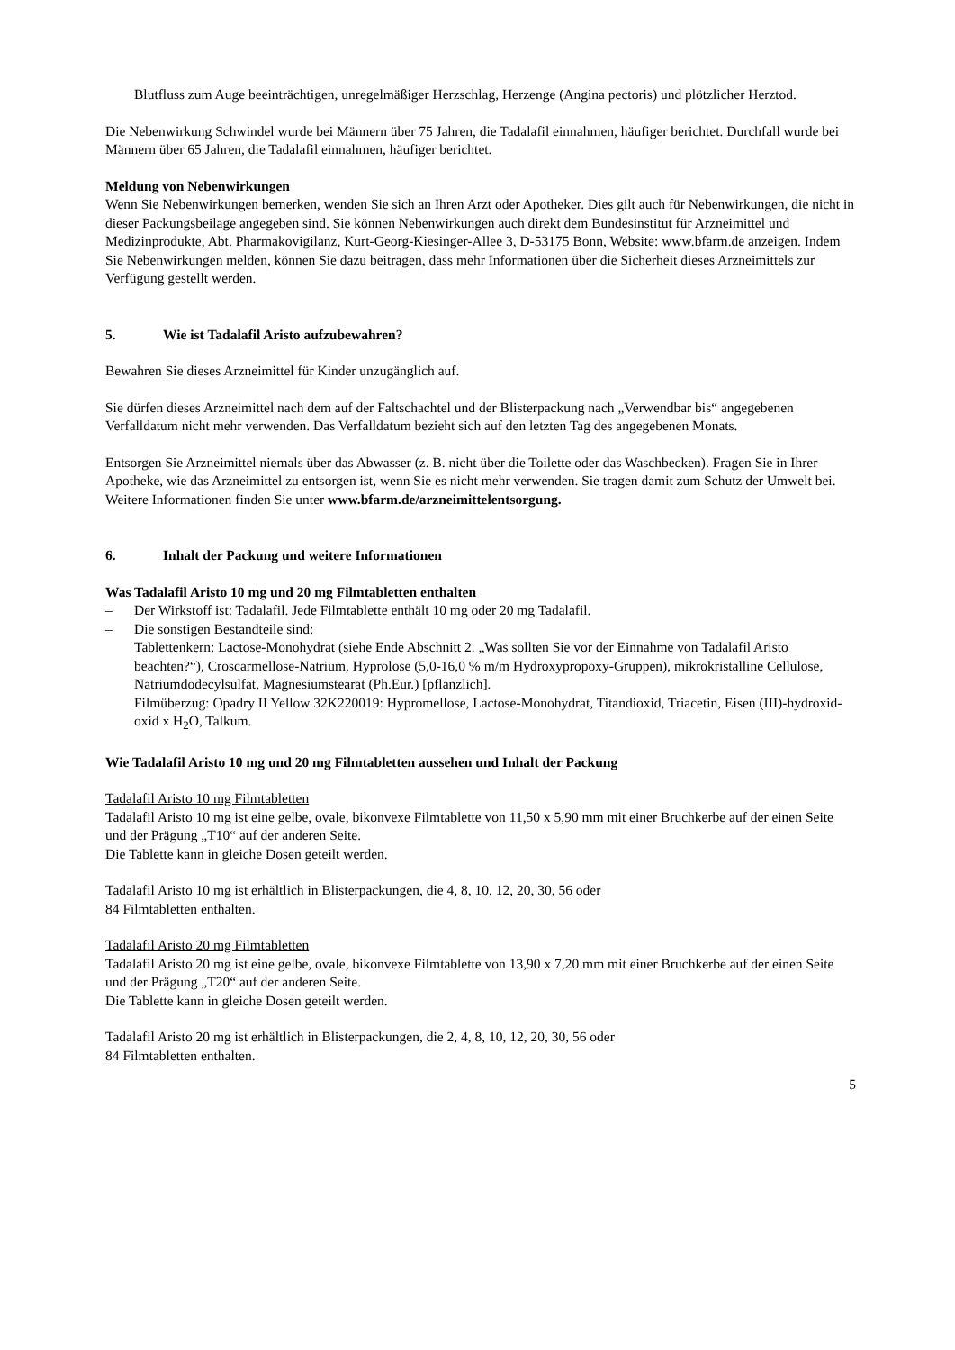Blutfluss zum Auge beeinträchtigen, unregelmäßiger Herzschlag, Herzenge (Angina pectoris) und plötzlicher Herztod.
Die Nebenwirkung Schwindel wurde bei Männern über 75 Jahren, die Tadalafil einnahmen, häufiger berichtet. Durchfall wurde bei Männern über 65 Jahren, die Tadalafil einnahmen, häufiger berichtet.
Meldung von Nebenwirkungen
Wenn Sie Nebenwirkungen bemerken, wenden Sie sich an Ihren Arzt oder Apotheker. Dies gilt auch für Nebenwirkungen, die nicht in dieser Packungsbeilage angegeben sind. Sie können Nebenwirkungen auch direkt dem Bundesinstitut für Arzneimittel und Medizinprodukte, Abt. Pharmakovigilanz, Kurt-Georg-Kiesinger-Allee 3, D-53175 Bonn, Website: www.bfarm.de anzeigen. Indem Sie Nebenwirkungen melden, können Sie dazu beitragen, dass mehr Informationen über die Sicherheit dieses Arzneimittels zur Verfügung gestellt werden.
5. Wie ist Tadalafil Aristo aufzubewahren?
Bewahren Sie dieses Arzneimittel für Kinder unzugänglich auf.
Sie dürfen dieses Arzneimittel nach dem auf der Faltschachtel und der Blisterpackung nach „Verwendbar bis“ angegebenen Verfalldatum nicht mehr verwenden. Das Verfalldatum bezieht sich auf den letzten Tag des angegebenen Monats.
Entsorgen Sie Arzneimittel niemals über das Abwasser (z. B. nicht über die Toilette oder das Waschbecken). Fragen Sie in Ihrer Apotheke, wie das Arzneimittel zu entsorgen ist, wenn Sie es nicht mehr verwenden. Sie tragen damit zum Schutz der Umwelt bei. Weitere Informationen finden Sie unter www.bfarm.de/arzneimittelentsorgung.
6. Inhalt der Packung und weitere Informationen
Was Tadalafil Aristo 10 mg und 20 mg Filmtabletten enthalten
– Der Wirkstoff ist: Tadalafil. Jede Filmtablette enthält 10 mg oder 20 mg Tadalafil.
– Die sonstigen Bestandteile sind:
Tablettenkern: Lactose-Monohydrat (siehe Ende Abschnitt 2. „Was sollten Sie vor der Einnahme von Tadalafil Aristo beachten?“), Croscarmellose-Natrium, Hyprolose (5,0-16,0 % m/m Hydroxypropoxy-Gruppen), mikrokristalline Cellulose, Natriumdodecylsulfat, Magnesiumstearat (Ph.Eur.) [pflanzlich].
Filmüberzug: Opadry II Yellow 32K220019: Hypromellose, Lactose-Monohydrat, Titandioxid, Triacetin, Eisen (III)-hydroxid-oxid x H<sub>2</sub>O, Talkum.
Wie Tadalafil Aristo 10 mg und 20 mg Filmtabletten aussehen und Inhalt der Packung
Tadalafil Aristo 10 mg Filmtabletten
Tadalafil Aristo 10 mg ist eine gelbe, ovale, bikonvexe Filmtablette von 11,50 x 5,90 mm mit einer Bruchkerbe auf der einen Seite und der Prägung „T10“ auf der anderen Seite.
Die Tablette kann in gleiche Dosen geteilt werden.
Tadalafil Aristo 10 mg ist erhältlich in Blisterpackungen, die 4, 8, 10, 12, 20, 30, 56 oder
84 Filmtabletten enthalten.
Tadalafil Aristo 20 mg Filmtabletten
Tadalafil Aristo 20 mg ist eine gelbe, ovale, bikonvexe Filmtablette von 13,90 x 7,20 mm mit einer Bruchkerbe auf der einen Seite und der Prägung „T20“ auf der anderen Seite.
Die Tablette kann in gleiche Dosen geteilt werden.
Tadalafil Aristo 20 mg ist erhältlich in Blisterpackungen, die 2, 4, 8, 10, 12, 20, 30, 56 oder
84 Filmtabletten enthalten.
5